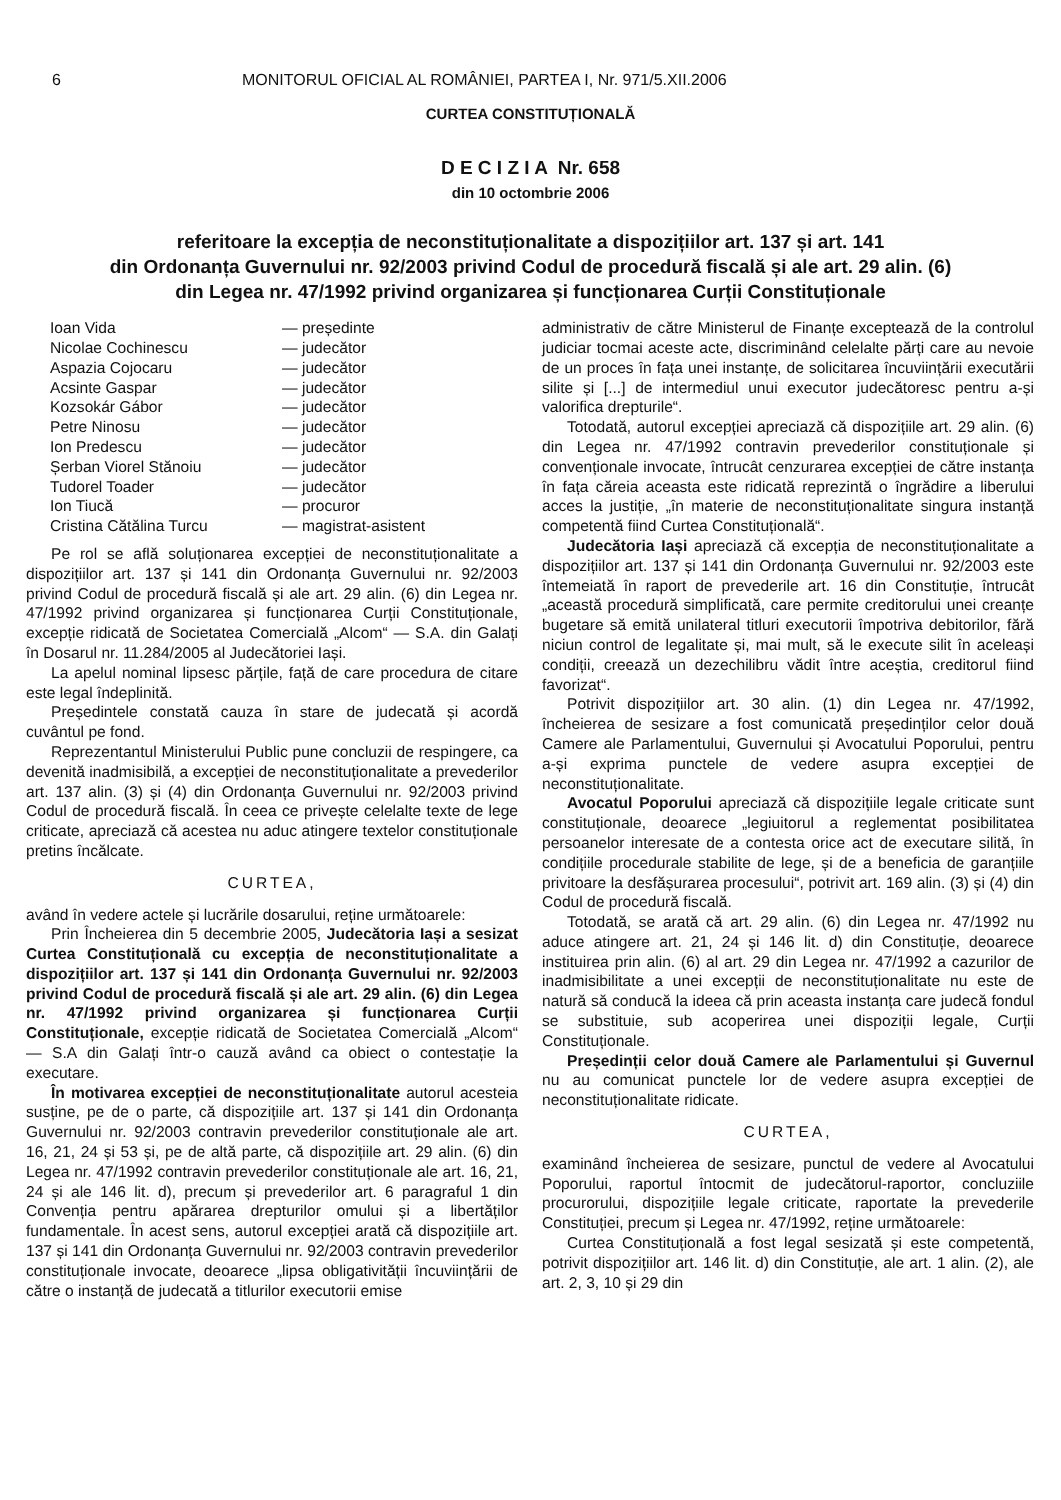6 MONITORUL OFICIAL AL ROMÂNIEI, PARTEA I, Nr. 971/5.XII.2006
CURTEA CONSTITUȚIONALĂ
D E C I Z I A Nr. 658
din 10 octombrie 2006
referitoare la excepția de neconstituționalitate a dispozițiilor art. 137 și art. 141
din Ordonanța Guvernului nr. 92/2003 privind Codul de procedură fiscală și ale art. 29 alin. (6)
din Legea nr. 47/1992 privind organizarea și funcționarea Curții Constituționale
| Ioan Vida | — președinte |
| Nicolae Cochinescu | — judecător |
| Aspazia Cojocaru | — judecător |
| Acsinte Gaspar | — judecător |
| Kozsokár Gábor | — judecător |
| Petre Ninosu | — judecător |
| Ion Predescu | — judecător |
| Șerban Viorel Stănoiu | — judecător |
| Tudorel Toader | — judecător |
| Ion Tiucă | — procuror |
| Cristina Cătălina Turcu | — magistrat-asistent |
Pe rol se află soluționarea excepției de neconstituționalitate a dispozițiilor art. 137 și 141 din Ordonanța Guvernului nr. 92/2003 privind Codul de procedură fiscală și ale art. 29 alin. (6) din Legea nr. 47/1992 privind organizarea și funcționarea Curții Constituționale, excepție ridicată de Societatea Comercială „Alcom“ — S.A. din Galați în Dosarul nr. 11.284/2005 al Judecătoriei Iași.
La apelul nominal lipsesc părțile, față de care procedura de citare este legal îndeplinită.
Președintele constată cauza în stare de judecată și acordă cuvântul pe fond.
Reprezentantul Ministerului Public pune concluzii de respingere, ca devenită inadmisibilă, a excepției de neconstituționalitate a prevederilor art. 137 alin. (3) și (4) din Ordonanța Guvernului nr. 92/2003 privind Codul de procedură fiscală. În ceea ce privește celelalte texte de lege criticate, apreciază că acestea nu aduc atingere textelor constituționale pretins încălcate.
CURTEA,
având în vedere actele și lucrările dosarului, reține următoarele:
Prin Încheierea din 5 decembrie 2005, Judecătoria Iași a sesizat Curtea Constituțională cu excepția de neconstituționalitate a dispozițiilor art. 137 și 141 din Ordonanța Guvernului nr. 92/2003 privind Codul de procedură fiscală și ale art. 29 alin. (6) din Legea nr. 47/1992 privind organizarea și funcționarea Curții Constituționale, excepție ridicată de Societatea Comercială „Alcom“ — S.A din Galați într-o cauză având ca obiect o contestație la executare.
În motivarea excepției de neconstituționalitate autorul acesteia susține, pe de o parte, că dispozițiile art. 137 și 141 din Ordonanța Guvernului nr. 92/2003 contravin prevederilor constituționale ale art. 16, 21, 24 și 53 și, pe de altă parte, că dispozițiile art. 29 alin. (6) din Legea nr. 47/1992 contravin prevederilor constituționale ale art. 16, 21, 24 și ale 146 lit. d), precum și prevederilor art. 6 paragraful 1 din Convenția pentru apărarea drepturilor omului și a libertăților fundamentale. În acest sens, autorul excepției arată că dispozițiile art. 137 și 141 din Ordonanța Guvernului nr. 92/2003 contravin prevederilor constituționale invocate, deoarece „lipsa obligativității încuviințării de către o instanță de judecată a titlurilor executorii emise
administrativ de către Ministerul de Finanțe exceptează de la controlul judiciar tocmai aceste acte, discriminând celelalte părți care au nevoie de un proces în fața unei instanțe, de solicitarea încuviințării executării silite și [...] de intermediul unui executor judecătoresc pentru a-și valorifica drepturile“.
Totodată, autorul excepției apreciază că dispozițiile art. 29 alin. (6) din Legea nr. 47/1992 contravin prevederilor constituționale și convenționale invocate, întrucât cenzurarea excepției de către instanța în fața căreia aceasta este ridicată reprezintă o îngrădire a liberului acces la justiție, „în materie de neconstituționalitate singura instanță competentă fiind Curtea Constituțională“.
Judecătoria Iași apreciază că excepția de neconstituționalitate a dispozițiilor art. 137 și 141 din Ordonanța Guvernului nr. 92/2003 este întemeiată în raport de prevederile art. 16 din Constituție, întrucât „această procedură simplificată, care permite creditorului unei creanțe bugetare să emită unilateral titluri executorii împotriva debitorilor, fără niciun control de legalitate și, mai mult, să le execute silit în aceleași condiții, creează un dezechilibru vădit între aceștia, creditorul fiind favorizat“.
Potrivit dispozițiilor art. 30 alin. (1) din Legea nr. 47/1992, încheierea de sesizare a fost comunicată președinților celor două Camere ale Parlamentului, Guvernului și Avocatului Poporului, pentru a-și exprima punctele de vedere asupra excepției de neconstituționalitate.
Avocatul Poporului apreciază că dispozițiile legale criticate sunt constituționale, deoarece „legiuitorul a reglementat posibilitatea persoanelor interesate de a contesta orice act de executare silită, în condițiile procedurale stabilite de lege, și de a beneficia de garanțiile privitoare la desfășurarea procesului“, potrivit art. 169 alin. (3) și (4) din Codul de procedură fiscală.
Totodată, se arată că art. 29 alin. (6) din Legea nr. 47/1992 nu aduce atingere art. 21, 24 și 146 lit. d) din Constituție, deoarece instituirea prin alin. (6) al art. 29 din Legea nr. 47/1992 a cazurilor de inadmisibilitate a unei excepții de neconstituționalitate nu este de natură să conducă la ideea că prin aceasta instanța care judecă fondul se substituie, sub acoperirea unei dispoziții legale, Curții Constituționale.
Președinții celor două Camere ale Parlamentului și Guvernul nu au comunicat punctele lor de vedere asupra excepției de neconstituționalitate ridicate.
CURTEA,
examinând încheierea de sesizare, punctul de vedere al Avocatului Poporului, raportul întocmit de judecătorul-raportor, concluziile procurorului, dispozițiile legale criticate, raportate la prevederile Constituției, precum și Legea nr. 47/1992, reține următoarele:
Curtea Constituțională a fost legal sesizată și este competentă, potrivit dispozițiilor art. 146 lit. d) din Constituție, ale art. 1 alin. (2), ale art. 2, 3, 10 și 29 din